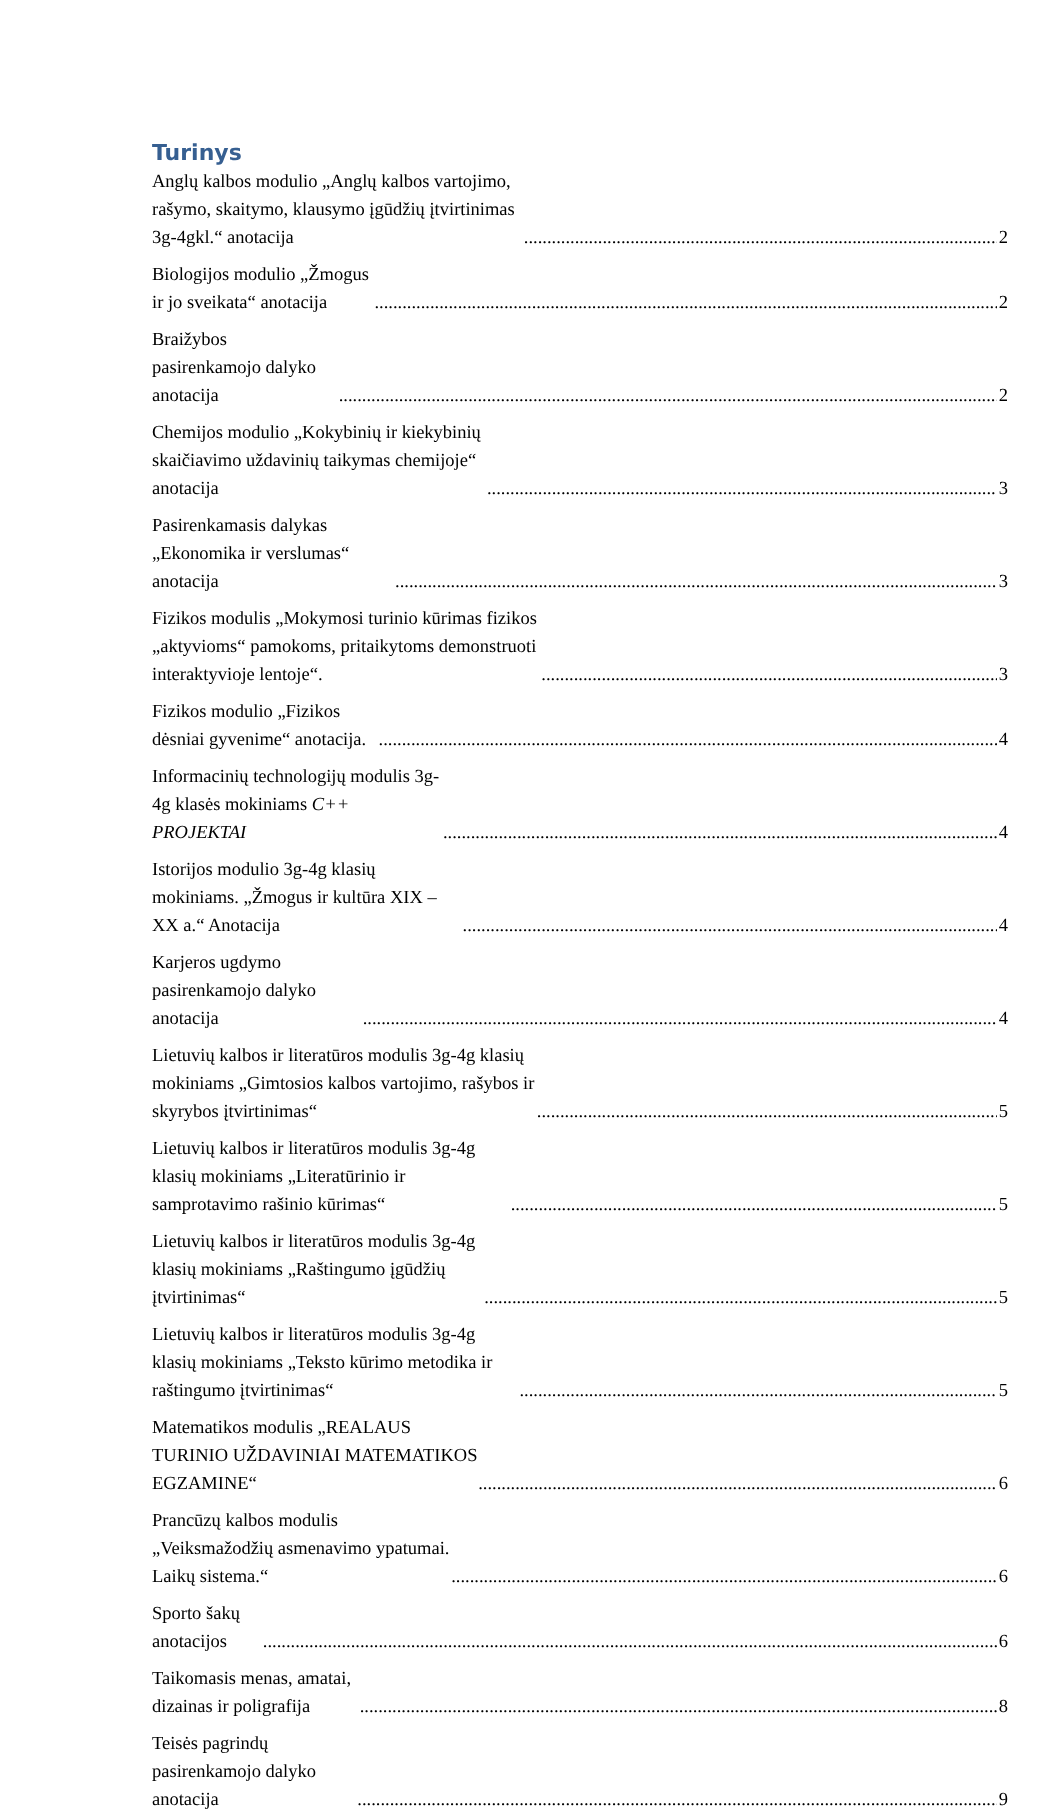Turinys
Anglų kalbos modulio „Anglų kalbos vartojimo, rašymo, skaitymo, klausymo įgūdžių įtvirtinimas 3g-4gkl.“ anotacija 2
Biologijos modulio „Žmogus ir jo sveikata“ anotacija 2
Braižybos pasirenkamojo dalyko anotacija 2
Chemijos modulio „Kokybinių ir kiekybinių skaičiavimo uždavinių taikymas chemijoje“ anotacija 3
Pasirenkamasis dalykas „Ekonomika ir verslumas“ anotacija 3
Fizikos modulis „Mokymosi turinio kūrimas fizikos „aktyvioms“ pamokoms, pritaikytoms demonstruoti interaktyvioje lentoje“. 3
Fizikos modulio „Fizikos dėsniai gyvenime“ anotacija. 4
Informacinių technologijų modulis 3g-4g klasės mokiniams C++ PROJEKTAI 4
Istorijos modulio 3g-4g klasių mokiniams. „Žmogus ir kultūra XIX – XX a.“ Anotacija 4
Karjeros ugdymo pasirenkamojo dalyko anotacija 4
Lietuvių kalbos ir literatūros modulis 3g-4g klasių mokiniams „Gimtosios kalbos vartojimo, rašybos ir skyrybos įtvirtinimas“ 5
Lietuvių kalbos ir literatūros modulis 3g-4g klasių mokiniams „Literatūrinio ir samprotavimo rašinio kūrimas“ 5
Lietuvių kalbos ir literatūros modulis 3g-4g klasių mokiniams „Raštingumo įgūdžių įtvirtinimas“ 5
Lietuvių kalbos ir literatūros modulis 3g-4g klasių mokiniams „Teksto kūrimo metodika ir raštingumo įtvirtinimas“ 5
Matematikos modulis „REALAUS TURINIO UŽDAVINIAI MATEMATIKOS EGZAMINE“ 6
Prancūzų kalbos modulis „Veiksmažodžių asmenavimo ypatumai. Laikų sistema.“ 6
Sporto šakų anotacijos 6
Taikomasis menas, amatai, dizainas ir poligrafija 8
Teisės pagrindų pasirenkamojo dalyko anotacija 9